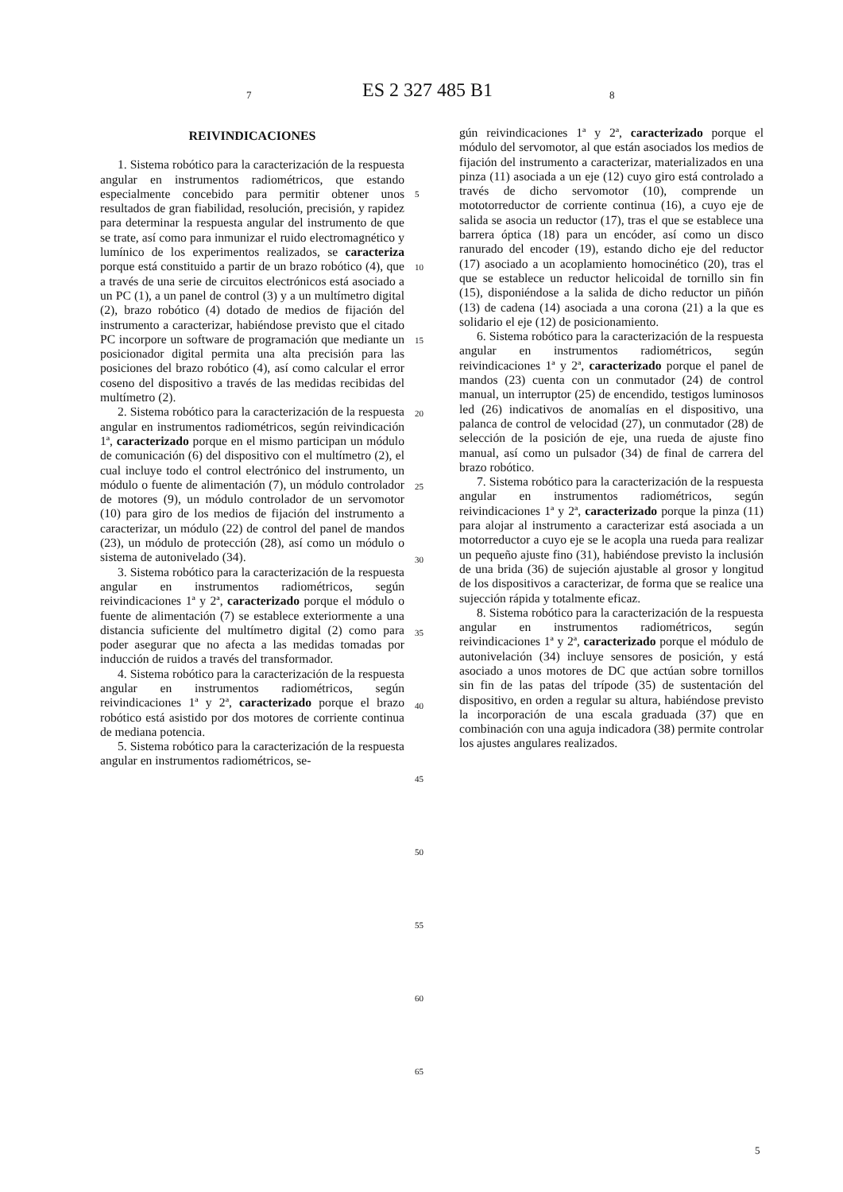7 ES 2 327 485 B1 8
REIVINDICACIONES
1. Sistema robótico para la caracterización de la respuesta angular en instrumentos radiométricos, que estando especialmente concebido para permitir obtener unos resultados de gran fiabilidad, resolución, precisión, y rapidez para determinar la respuesta angular del instrumento de que se trate, así como para inmunizar el ruido electromagnético y lumínico de los experimentos realizados, se caracteriza porque está constituido a partir de un brazo robótico (4), que a través de una serie de circuitos electrónicos está asociado a un PC (1), a un panel de control (3) y a un multímetro digital (2), brazo robótico (4) dotado de medios de fijación del instrumento a caracterizar, habiéndose previsto que el citado PC incorpore un software de programación que mediante un posicionador digital permita una alta precisión para las posiciones del brazo robótico (4), así como calcular el error coseno del dispositivo a través de las medidas recibidas del multímetro (2).
2. Sistema robótico para la caracterización de la respuesta angular en instrumentos radiométricos, según reivindicación 1ª, caracterizado porque en el mismo participan un módulo de comunicación (6) del dispositivo con el multímetro (2), el cual incluye todo el control electrónico del instrumento, un módulo o fuente de alimentación (7), un módulo controlador de motores (9), un módulo controlador de un servomotor (10) para giro de los medios de fijación del instrumento a caracterizar, un módulo (22) de control del panel de mandos (23), un módulo de protección (28), así como un módulo o sistema de autonivelado (34).
3. Sistema robótico para la caracterización de la respuesta angular en instrumentos radiométricos, según reivindicaciones 1ª y 2ª, caracterizado porque el módulo o fuente de alimentación (7) se establece exteriormente a una distancia suficiente del multímetro digital (2) como para poder asegurar que no afecta a las medidas tomadas por inducción de ruidos a través del transformador.
4. Sistema robótico para la caracterización de la respuesta angular en instrumentos radiométricos, según reivindicaciones 1ª y 2ª, caracterizado porque el brazo robótico está asistido por dos motores de corriente continua de mediana potencia.
5. Sistema robótico para la caracterización de la respuesta angular en instrumentos radiométricos, se-
5
10
15
20
25
30
35
40
45
50
55
60
65
gún reivindicaciones 1ª y 2ª, caracterizado porque el módulo del servomotor, al que están asociados los medios de fijación del instrumento a caracterizar, materializados en una pinza (11) asociada a un eje (12) cuyo giro está controlado a través de dicho servomotor (10), comprende un mototorreductor de corriente continua (16), a cuyo eje de salida se asocia un reductor (17), tras el que se establece una barrera óptica (18) para un encóder, así como un disco ranurado del encoder (19), estando dicho eje del reductor (17) asociado a un acoplamiento homocinético (20), tras el que se establece un reductor helicoidal de tornillo sin fin (15), disponiéndose a la salida de dicho reductor un piñón (13) de cadena (14) asociada a una corona (21) a la que es solidario el eje (12) de posicionamiento.
6. Sistema robótico para la caracterización de la respuesta angular en instrumentos radiométricos, según reivindicaciones 1ª y 2ª, caracterizado porque el panel de mandos (23) cuenta con un conmutador (24) de control manual, un interruptor (25) de encendido, testigos luminosos led (26) indicativos de anomalías en el dispositivo, una palanca de control de velocidad (27), un conmutador (28) de selección de la posición de eje, una rueda de ajuste fino manual, así como un pulsador (34) de final de carrera del brazo robótico.
7. Sistema robótico para la caracterización de la respuesta angular en instrumentos radiométricos, según reivindicaciones 1ª y 2ª, caracterizado porque la pinza (11) para alojar al instrumento a caracterizar está asociada a un motorreductor a cuyo eje se le acopla una rueda para realizar un pequeño ajuste fino (31), habiéndose previsto la inclusión de una brida (36) de sujeción ajustable al grosor y longitud de los dispositivos a caracterizar, de forma que se realice una sujección rápida y totalmente eficaz.
8. Sistema robótico para la caracterización de la respuesta angular en instrumentos radiométricos, según reivindicaciones 1ª y 2ª, caracterizado porque el módulo de autonivelación (34) incluye sensores de posición, y está asociado a unos motores de DC que actúan sobre tornillos sin fin de las patas del trípode (35) de sustentación del dispositivo, en orden a regular su altura, habiéndose previsto la incorporación de una escala graduada (37) que en combinación con una aguja indicadora (38) permite controlar los ajustes angulares realizados.
5